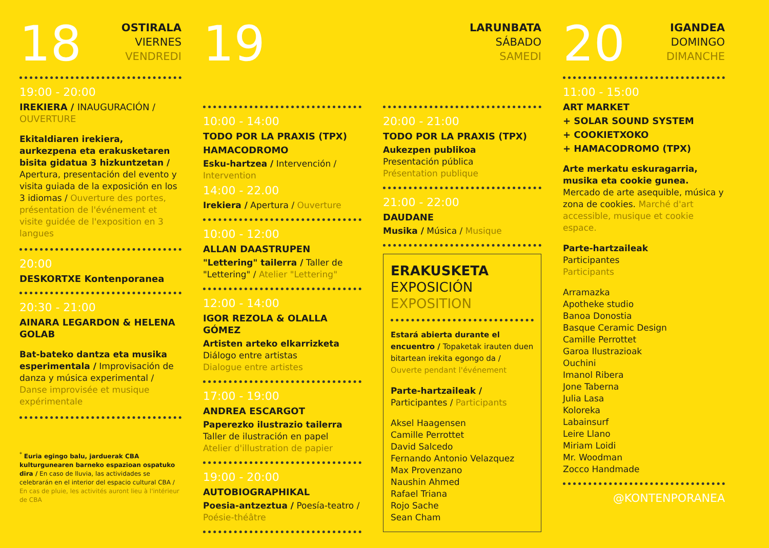18
OSTIRALA
VIERNES
VENDREDI
19:00 - 20:00
IREKIERA / INAUGURACIÓN / OUVERTURE
Ekitaldiaren irekiera, aurkezpena eta erakusketaren bisita gidatua 3 hizkuntzetan / Apertura, presentación del evento y visita guiada de la exposición en los 3 idiomas / Ouverture des portes, présentation de l'événement et visite guidée de l'exposition en 3 langues
20:00
DESKORTXE Kontenporanea
20:30 - 21:00
AINARA LEGARDON & HELENA GOLAB
Bat-bateko dantza eta musika esperimentala / Improvisación de danza y música experimental / Danse improvisée et musique expérimentale
<sup>*</sup> Euria egingo balu, jarduerak CBA kulturgunearen barneko espazioan ospatuko dira / En caso de lluvia, las actividades se celebrarán en el interior del espacio cultural CBA / En cas de pluie, les activités auront lieu à l'intérieur de CBA
19
LARUNBATA
SÁBADO
SAMEDI
10:00 - 14:00
TODO POR LA PRAXIS (TPX)
HAMACODROMO
Esku-hartzea / Intervención / Intervention
14:00 - 22.00
Irekiera / Apertura / Ouverture
10:00 - 12:00
ALLAN DAASTRUPEN
"Lettering" tailerra / Taller de "Lettering" / Atelier "Lettering"
12:00 - 14:00
IGOR REZOLA & OLALLA GÓMEZ
Artisten arteko elkarrizketa
Diálogo entre artistas
Dialogue entre artistes
17:00 - 19:00
ANDREA ESCARGOT
Paperezko ilustrazio tailerra
Taller de ilustración en papel
Atelier d'illustration de papier
19:00 - 20:00
AUTOBIOGRAPHIKAL
Poesia-antzeztua / Poesía-teatro / Poésie-théâtre
20:00 - 21:00
TODO POR LA PRAXIS (TPX)
Aukezpen publikoa
Presentación pública
Présentation publique
21:00 - 22:00
DAUDANE
Musika / Música / Musique
ERAKUSKETA
EXPOSICIÓN
EXPOSITION
Estará abierta durante el encuentro / Topaketak irauten duen bitartean irekita egongo da / Ouverte pendant l'événement
Parte-hartzaileak / Participantes / Participants
Aksel Haagensen
Camille Perrottet
David Salcedo
Fernando Antonio Velazquez
Max Provenzano
Naushin Ahmed
Rafael Triana
Rojo Sache
Sean Cham
20
IGANDEA
DOMINGO
DIMANCHE
11:00 - 15:00
ART MARKET
+ SOLAR SOUND SYSTEM
+ COOKIETXOKO
+ HAMACODROMO (TPX)
Arte merkatu eskuragarria, musika eta cookie gunea. Mercado de arte asequible, música y zona de cookies. Marché d'art accessible, musique et cookie espace.
Parte-hartzaileak
Participantes
Participants
Arramazka
Apotheke studio
Banoa Donostia
Basque Ceramic Design
Camille Perrottet
Garoa Ilustrazioak
Ouchini
Imanol Ribera
Jone Taberna
Julia Lasa
Koloreka
Labainsurf
Leire Llano
Miriam Loidi
Mr. Woodman
Zocco Handmade
@KONTENPORANEA